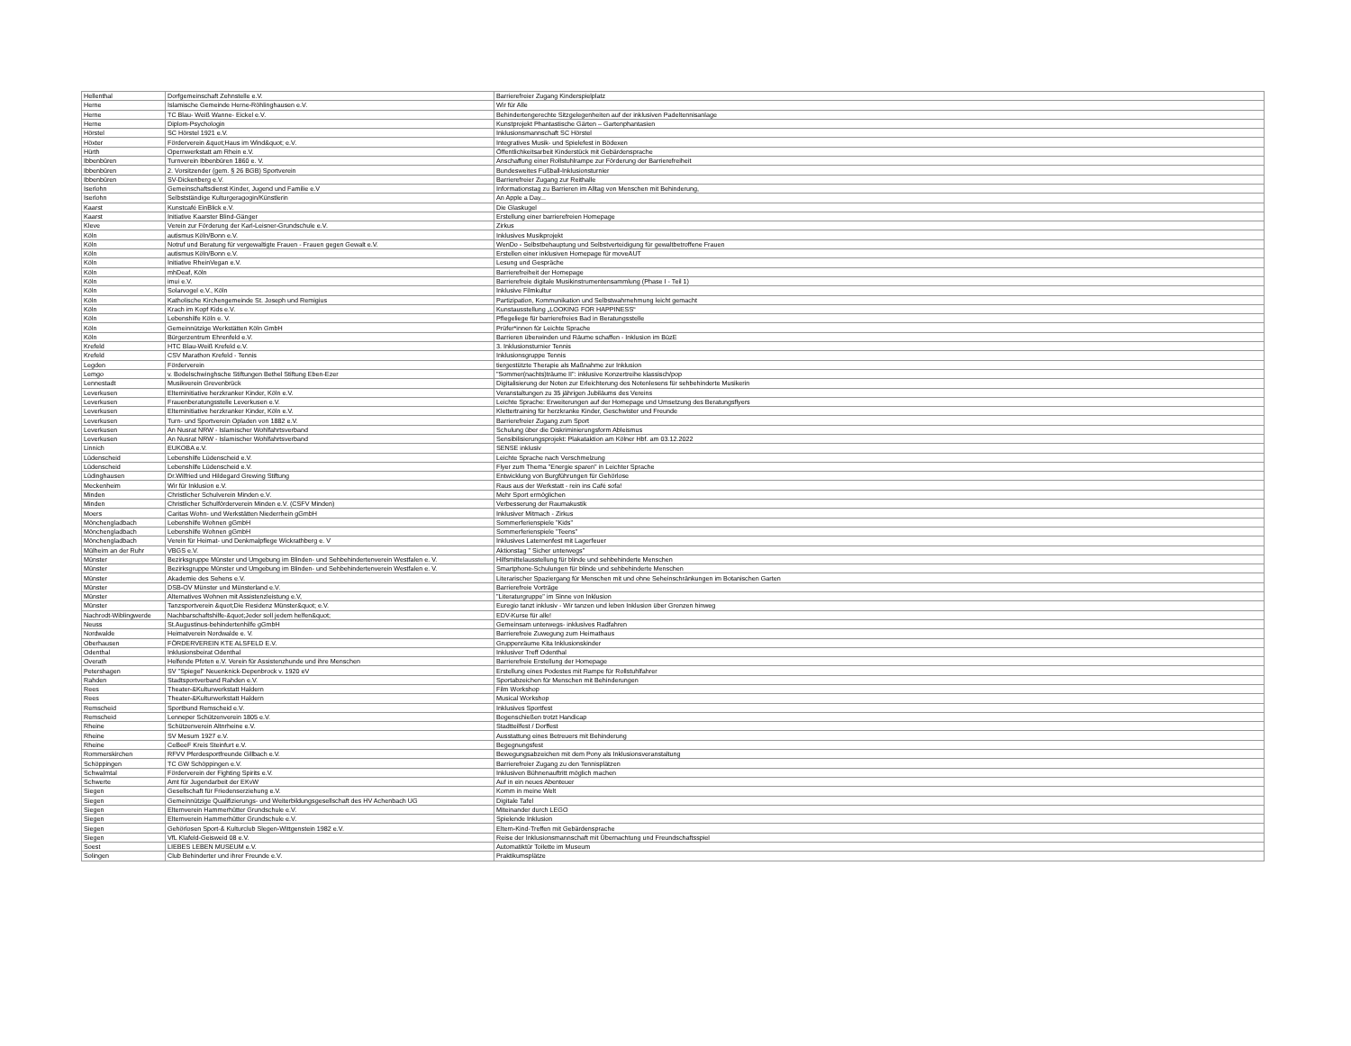| Hellenthal | Dorfgemeinschaft Zehnstelle e.V. | Barrierefreier Zugang Kinderspielplatz |
| Herne | Islamische Gemeinde Herne-Röhlinghausen e.V. | Wir für Alle |
| Herne | TC Blau- Weiß Wanne- Eickel e.V. | Behindertengerechte Sitzgelegenheiten auf der inklusiven Padeltennisanlage |
| Herne | Diplom-Psychologin | Kunstprojekt Phantastische Gärten – Gartenphantasien |
| Hörstel | SC Hörstel 1921 e.V. | Inklusionsmannschaft SC Hörstel |
| Höxter | Förderverein &quot;Haus im Wind&quot; e.V. | Integratives Musik- und Spielefest in Bödexen |
| Hürth | Opernwerkstatt am Rhein e.V. | Öffentlichkeitsarbeit Kinderstück mit Gebärdensprache |
| Ibbenbüren | Turnverein Ibbenbüren 1860 e. V. | Anschaffung einer Rollstuhlrampe zur Förderung der Barrierefreiheit |
| Ibbenbüren | 2. Vorsitzender (gem. § 26 BGB) Sportverein | Bundesweites Fußball-Inklusionsturnier |
| Ibbenbüren | SV-Dickenberg e.V. | Barrierefreier Zugang zur Reithalle |
| Iserlohn | Gemeinschaftsdienst Kinder, Jugend und Familie e.V | Informationstag zu Barrieren im Alltag von Menschen mit Behinderung, |
| Iserlohn | Selbstständige Kulturgeragogin/Künstlerin | An Apple a Day... |
| Kaarst | Kunstcafé EinBlick e.V. | Die Glaskugel |
| Kaarst | Initiative Kaarster Blind-Gänger | Erstellung einer barrierefreien Homepage |
| Kleve | Verein zur Förderung der Karl-Leisner-Grundschule e.V. | Zirkus |
| Köln | autismus Köln/Bonn e.V. | Inklusives Musikprojekt |
| Köln | Notruf und Beratung für vergewaltigte Frauen - Frauen gegen Gewalt e.V. | WenDo - Selbstbehauptung und Selbstverteidigung für gewaltbetroffene Frauen |
| Köln | autismus Köln/Bonn e.V. | Erstellen einer inklusiven Homepage für moveAUT |
| Köln | Initiative RheinVegan e.V. | Lesung und Gespräche |
| Köln | mhDeaf, Köln | Barrierefreiheit der Homepage |
| Köln | imui e.V. | Barrierefreie digitale Musikinstrumentensammlung (Phase I - Teil 1) |
| Köln | Solarvogel e.V., Köln | Inklusive Filmkultur |
| Köln | Katholische Kirchengemeinde St. Joseph und Remigius | Partizipation, Kommunikation und Selbstwahrnehmung leicht gemacht |
| Köln | Krach im Kopf Kids e.V. | Kunstausstellung „LOOKING FOR HAPPINESS“ |
| Köln | Lebenshilfe Köln e. V. | Pflegeliege für barrierefreies Bad in Beratungsstelle |
| Köln | Gemeinnützige Werkstätten Köln GmbH | Prüfer*innen für Leichte Sprache |
| Köln | Bürgerzentrum Ehrenfeld e.V. | Barrieren überwinden und Räume schaffen - Inklusion im BüzE |
| Krefeld | HTC Blau-Weiß Krefeld e.V. | 3. Inklusionsturnier Tennis |
| Krefeld | CSV Marathon Krefeld - Tennis | Inklusionsgruppe Tennis |
| Legden | Förderverein | tiergestützte Therapie als Maßnahme zur Inklusion |
| Lemgo | v. Bodelschwinghsche Stiftungen Bethel Stiftung Eben-Ezer | "Sommer(nachts)träume II": inklusive Konzertreihe klassisch/pop |
| Lennestadt | Musikverein Grevenbrück | Digitalisierung der Noten zur Erleichterung des Notenlesens für sehbehinderte Musikerin |
| Leverkusen | Elterninitiative herzkranker Kinder, Köln e.V. | Veranstaltungen zu 35 jährigen Jubiläums des Vereins |
| Leverkusen | Frauenberatungsstelle Leverkusen e.V. | Leichte Sprache: Erweiterungen auf der Homepage und Umsetzung des Beratungsflyers |
| Leverkusen | Elterninitiative herzkranker Kinder, Köln e.V. | Klettertraining für herzkranke Kinder, Geschwister und Freunde |
| Leverkusen | Turn- und Sportverein Opladen von 1882 e.V. | Barrierefreier Zugang zum Sport |
| Leverkusen | An Nusrat NRW - Islamischer Wohlfahrtsverband | Schulung über die Diskriminierungsform Ableismus |
| Leverkusen | An Nusrat NRW - Islamischer Wohlfahrtsverband | Sensibilisierungsprojekt: Plakataktion am Kölner Hbf. am 03.12.2022 |
| Linnich | EUKOBA e.V. | SENSE inklusiv |
| Lüdenscheid | Lebenshilfe Lüdenscheid e.V. | Leichte Sprache nach Verschmelzung |
| Lüdenscheid | Lebenshilfe Lüdenscheid e.V. | Flyer zum Thema "Energie sparen" in Leichter Sprache |
| Lüdinghausen | Dr.Wilfried und Hildegard Grewing Stiftung | Entwicklung von Burgführungen für Gehörlose |
| Meckenheim | Wir für Inklusion e.V. | Raus aus der Werkstatt - rein ins Café sofa! |
| Minden | Christlicher Schulverein Minden e.V. | Mehr Sport ermöglichen |
| Minden | Christlicher Schulförderverein Minden e.V. (CSFV Minden) | Verbesserung der Raumakustik |
| Moers | Caritas Wohn- und Werkstätten Niederrhein gGmbH | Inklusiver Mitmach - Zirkus |
| Mönchengladbach | Lebenshilfe Wohnen gGmbH | Sommerferienspiele "Kids" |
| Mönchengladbach | Lebenshilfe Wohnen gGmbH | Sommerferienspiele "Teens" |
| Mönchengladbach | Verein für Heimat- und Denkmalpflege Wickrathberg e. V | Inklusives Laternenfest mit Lagerfeuer |
| Mülheim an der Ruhr | VBGS e.V. | Aktionstag " Sicher unterwegs" |
| Münster | Bezirksgruppe Münster und Umgebung im Blinden- und Sehbehindertenverein Westfalen e. V. | Hilfsmittelausstellung für blinde und sehbehinderte Menschen |
| Münster | Bezirksgruppe Münster und Umgebung im Blinden- und Sehbehindertenverein Westfalen e. V. | Smartphone-Schulungen für blinde und sehbehinderte Menschen |
| Münster | Akademie des Sehens e.V. | Literarischer Spaziergang für Menschen mit und ohne Seheinschränkungen im Botanischen Garten |
| Münster | DSB-OV Münster und Münsterland e.V. | Barrierefreie Vorträge |
| Münster | Alternatives Wohnen mit Assistenzleistung e.V, | "Literaturgruppe" im Sinne von Inklusion |
| Münster | Tanzsportverein &quot;Die Residenz Münster&quot; e.V. | Euregio tanzt inklusiv - Wir tanzen und leben Inklusion über Grenzen hinweg |
| Nachrodt-Wiblingwerde | Nachbarschaftshilfe-&quot;Jeder soll jedem helfen&quot; | EDV-Kurse für alle! |
| Neuss | St.Augustinus-behindertenhilfe gGmbH | Gemeinsam unterwegs- inklusives Radfahren |
| Nordwalde | Heimatverein Nordwalde e. V. | Barrierefreie Zuwegung zum Heimathaus |
| Oberhausen | FÖRDERVEREIN KTE ALSFELD E.V. | Gruppenräume Kita Inklusionskinder |
| Odenthal | Inklusionsbeirat Odenthal | Inklusiver Treff Odenthal |
| Overath | Helfende Pfoten e.V. Verein für Assistenzhunde und ihre Menschen | Barrierefreie Erstellung der Homepage |
| Petershagen | SV "Spiegel" Neuenknick-Depenbrock v. 1920 eV | Erstellung eines Podestes mit Rampe für Rollstuhlfahrer |
| Rahden | Stadtsportverband Rahden e.V. | Sportabzeichen für Menschen mit Behinderungen |
| Rees | Theater-&Kulturwerkstatt Haldern | Film Workshop |
| Rees | Theater-&Kulturwerkstatt Haldern | Musical Workshop |
| Remscheid | Sportbund Remscheid e.V. | Inklusives Sportfest |
| Remscheid | Lenneper Schützenverein 1805 e.V. | Bogenschießen trotzt Handicap |
| Rheine | Schützenverein Altnrheine e.V. | Stadtteilfest / Dorffest |
| Rheine | SV Mesum 1927 e.V. | Ausstattung eines Betreuers mit Behinderung |
| Rheine | CeBeeF Kreis Steinfurt e.V. | Begegnungsfest |
| Rommerskirchen | RFVV Pferdesportfreunde Gillbach e.V. | Bewegungsabzeichen mit dem Pony als Inklusionsveranstaltung |
| Schöppingen | TC GW Schöppingen e.V. | Barrierefreier Zugang zu den Tennisplätzen |
| Schwalmtal | Förderverein der Fighting Spirits e.V. | Inklusiven Bühnenauftritt möglich machen |
| Schwerte | Amt für Jugendarbeit der EKvW | Auf in ein neues Abenteuer |
| Siegen | Gesellschaft für Friedenserziehung e.V. | Komm in meine Welt |
| Siegen | Gemeinnützige Qualifizierungs- und Weiterbildungsgesellschaft des HV Achenbach UG | Digitale Tafel |
| Siegen | Elternverein Hammerhütter Grundschule e.V. | Miteinander durch LEGO |
| Siegen | Elternverein Hammerhütter Grundschule e.V. | Spielende Inklusion |
| Siegen | Gehörlosen Sport-& Kulturclub Slegen-Wittgenstein 1982 e.V. | Eltern-Kind-Treffen mit Gebärdensprache |
| Siegen | VfL Klafeld-Geisweid 08 e.V. | Reise der Inklusionsmannschaft mit Übernachtung und Freundschaftsspiel |
| Soest | LIEBES LEBEN MUSEUM e.V. | Automatiktür Toilette im Museum |
| Solingen | Club Behinderter und ihrer Freunde e.V. | Praktikumsplätze |